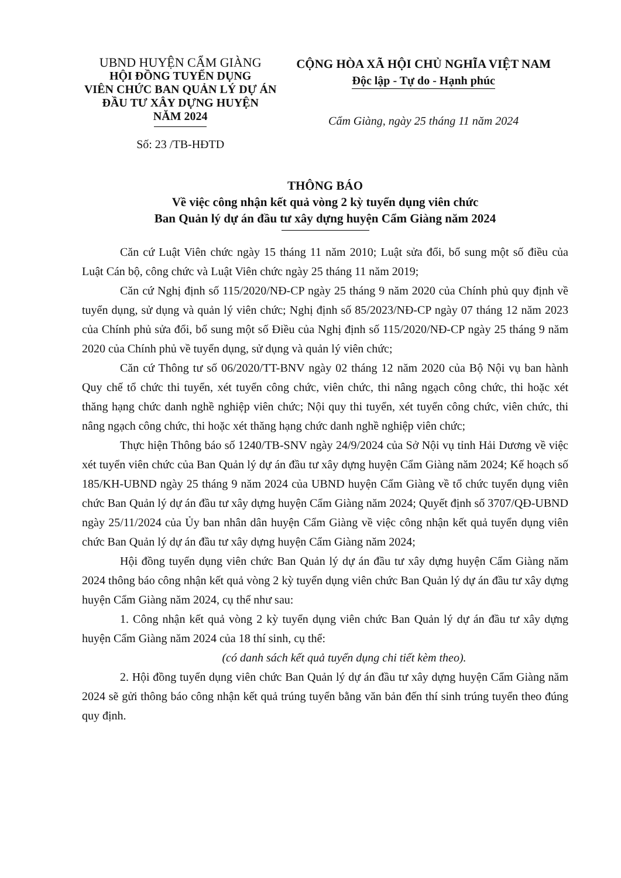UBND HUYỆN CẨM GIÀNG
HỘI ĐỒNG TUYỂN DỤNG
VIÊN CHỨC BAN QUẢN LÝ DỰ ÁN
ĐẦU TƯ XÂY DỰNG HUYỆN
NĂM 2024
Số: 23 /TB-HĐTD
CỘNG HÒA XÃ HỘI CHỦ NGHĨA VIỆT NAM
Độc lập - Tự do - Hạnh phúc
Cẩm Giàng, ngày 25 tháng 11 năm 2024
THÔNG BÁO
Về việc công nhận kết quả vòng 2 kỳ tuyển dụng viên chức
Ban Quản lý dự án đầu tư xây dựng huyện Cẩm Giàng năm 2024
Căn cứ Luật Viên chức ngày 15 tháng 11 năm 2010; Luật sửa đổi, bổ sung một số điều của Luật Cán bộ, công chức và Luật Viên chức ngày 25 tháng 11 năm 2019;
Căn cứ Nghị định số 115/2020/NĐ-CP ngày 25 tháng 9 năm 2020 của Chính phủ quy định về tuyển dụng, sử dụng và quản lý viên chức; Nghị định số 85/2023/NĐ-CP ngày 07 tháng 12 năm 2023 của Chính phủ sửa đổi, bổ sung một số Điều của Nghị định số 115/2020/NĐ-CP ngày 25 tháng 9 năm 2020 của Chính phủ về tuyển dụng, sử dụng và quản lý viên chức;
Căn cứ Thông tư số 06/2020/TT-BNV ngày 02 tháng 12 năm 2020 của Bộ Nội vụ ban hành Quy chế tổ chức thi tuyển, xét tuyển công chức, viên chức, thi nâng ngạch công chức, thi hoặc xét thăng hạng chức danh nghề nghiệp viên chức; Nội quy thi tuyển, xét tuyển công chức, viên chức, thi nâng ngạch công chức, thi hoặc xét thăng hạng chức danh nghề nghiệp viên chức;
Thực hiện Thông báo số 1240/TB-SNV ngày 24/9/2024 của Sở Nội vụ tỉnh Hải Dương về việc xét tuyển viên chức của Ban Quản lý dự án đầu tư xây dựng huyện Cẩm Giàng năm 2024; Kế hoạch số 185/KH-UBND ngày 25 tháng 9 năm 2024 của UBND huyện Cẩm Giàng về tổ chức tuyển dụng viên chức Ban Quản lý dự án đầu tư xây dựng huyện Cẩm Giàng năm 2024; Quyết định số 3707/QĐ-UBND ngày 25/11/2024 của Ủy ban nhân dân huyện Cẩm Giàng về việc công nhận kết quả tuyển dụng viên chức Ban Quản lý dự án đầu tư xây dựng huyện Cẩm Giàng năm 2024;
Hội đồng tuyển dụng viên chức Ban Quản lý dự án đầu tư xây dựng huyện Cẩm Giàng năm 2024 thông báo công nhận kết quả vòng 2 kỳ tuyển dụng viên chức Ban Quản lý dự án đầu tư xây dựng huyện Cẩm Giàng năm 2024, cụ thể như sau:
1. Công nhận kết quả vòng 2 kỳ tuyển dụng viên chức Ban Quản lý dự án đầu tư xây dựng huyện Cẩm Giàng năm 2024 của 18 thí sinh, cụ thể:
(có danh sách kết quả tuyển dụng chi tiết kèm theo).
2. Hội đồng tuyển dụng viên chức Ban Quản lý dự án đầu tư xây dựng huyện Cẩm Giàng năm 2024 sẽ gửi thông báo công nhận kết quả trúng tuyển bằng văn bản đến thí sinh trúng tuyển theo đúng quy định.